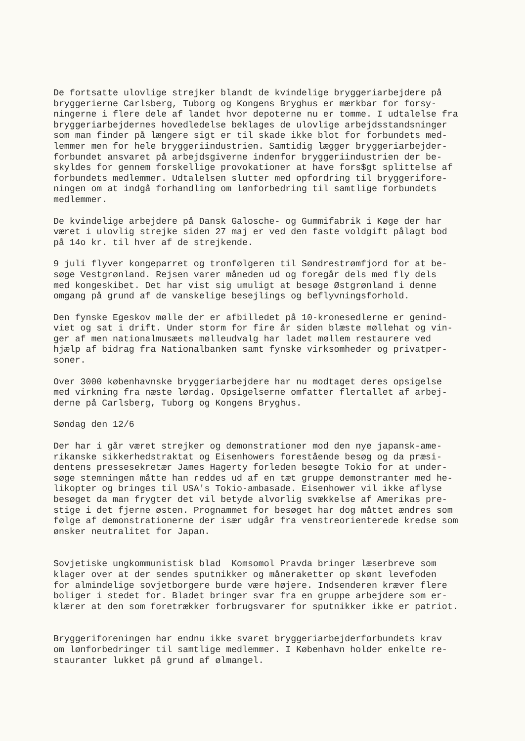De fortsatte ulovlige strejker blandt de kvindelige bryggeriarbejdere på bryggerierne Carlsberg, Tuborg og Kongens Bryghus er mærkbar for forsy- ningerne i flere dele af landet hvor depoterne nu er tomme. I udtalelse fra bryggeriarbejdernes hovedledelse beklages de ulovlige arbejdsstandsninger som man finder på længere sigt er til skade ikke blot for forbundets med- lemmer men for hele bryggeriindustrien. Samtidig lægger bryggeriarbejder- forbundet ansvaret på arbejdsgiverne indenfor bryggeriindustrien der be- skyldes for gennem forskellige provokationer at have fors$gt splittelse af forbundets medlemmer. Udtalelsen slutter med opfordring til bryggerifore- ningen om at indgå forhandling om lønforbedring til samtlige forbundets medlemmer.
De kvindelige arbejdere på Dansk Galosche- og Gummifabrik i Køge der har været i ulovlig strejke siden 27 maj er ved den faste voldgift pålagt bod på 14o kr. til hver af de strejkende.
9 juli flyver kongeparret og tronfølgeren til Søndrestrømfjord for at be- søge Vestgrønland. Rejsen varer måneden ud og foregår dels med fly dels med kongeskibet. Det har vist sig umuligt at besøge Østgrønland i denne omgang på grund af de vanskelige besejlings og beflyvningsforhold.
Den fynske Egeskov mølle der er afbilledet på 10-kronesedlerne er genind- viet og sat i drift. Under storm for fire år siden blæste møllehat og vin- ger af men nationalmusæets mølleudvalg har ladet møllem restaurere ved hjælp af bidrag fra Nationalbanken samt fynske virksomheder og privatper- soner.
Over 3000 københavnske bryggeriarbejdere har nu modtaget deres opsigelse med virkning fra næste lørdag. Opsigelserne omfatter flertallet af arbej- derne på Carlsberg, Tuborg og Kongens Bryghus.
Søndag den 12/6
Der har i går været strejker og demonstrationer mod den nye japansk-ame- rikanske sikkerhedstraktat og Eisenhowers forestående besøg og da præsi- dentens pressesekretær James Hagerty forleden besøgte Tokio for at under- søge stemningen måtte han reddes ud af en tæt gruppe demonstranter med he- likopter og bringes til USA's Tokio-ambasade. Eisenhower vil ikke aflyse besøget da man frygter det vil betyde alvorlig svækkelse af Amerikas pre- stige i det fjerne østen. Prognammet for besøget har dog måttet ændres som følge af demonstrationerne der især udgår fra venstreorienterede kredse som ønsker neutralitet for Japan.
Sovjetiske ungkommunistisk blad Komsomol Pravda bringer læserbreve som klager over at der sendes sputnikker og måneraketter op skønt levefoden for almindelige sovjetborgere burde være højere. Indsenderen kræver flere boliger i stedet for. Bladet bringer svar fra en gruppe arbejdere som er- klærer at den som foretrækker forbrugsvarer for sputnikker ikke er patriot.
Bryggeriforeningen har endnu ikke svaret bryggeriarbejderforbundets krav om lønforbedringer til samtlige medlemmer. I København holder enkelte re- stauranter lukket på grund af ølmangel.